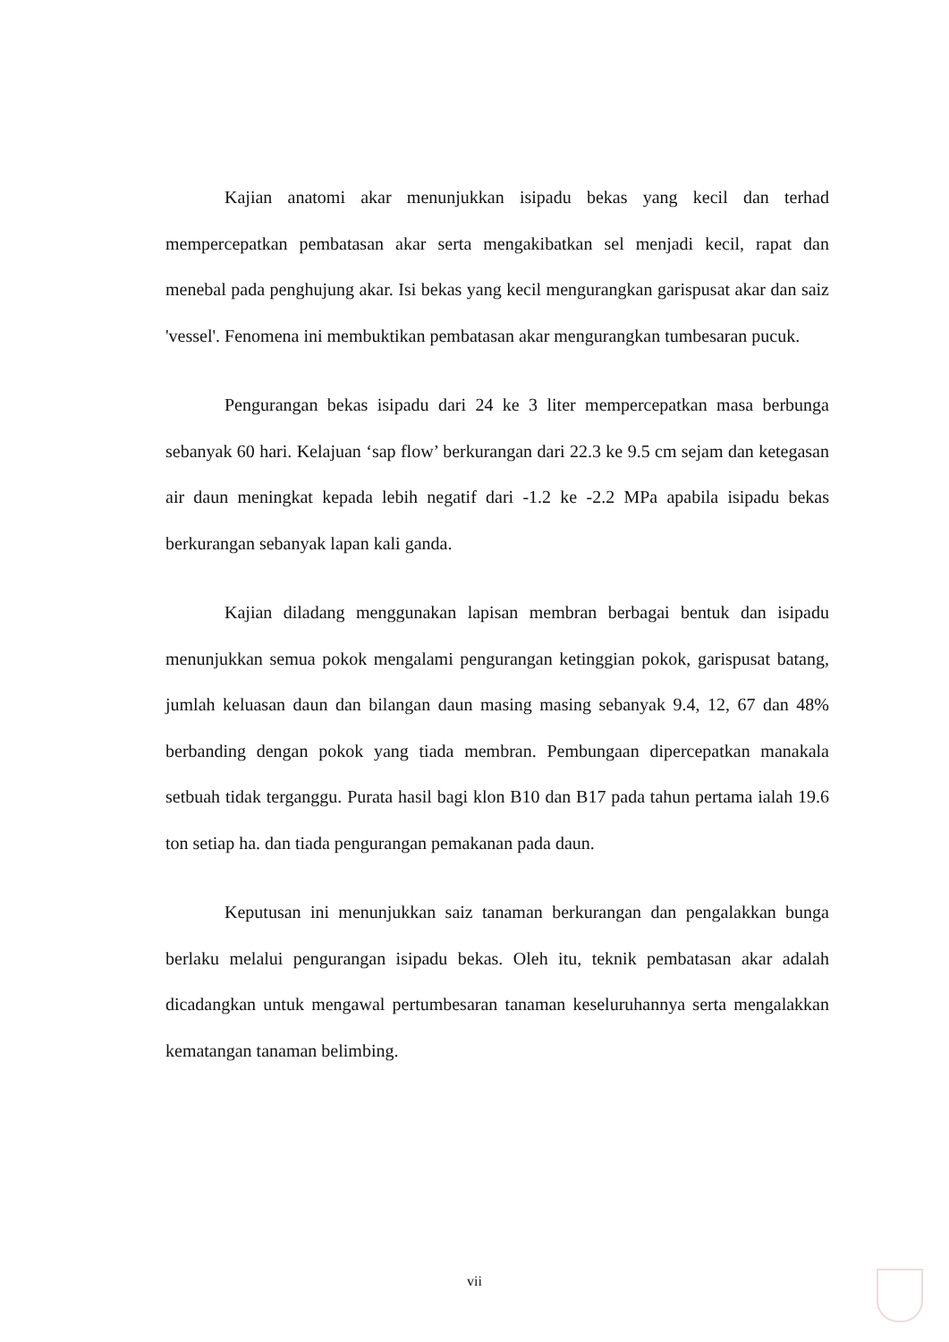Kajian anatomi akar menunjukkan isipadu bekas yang kecil dan terhad mempercepatkan pembatasan akar serta mengakibatkan sel menjadi kecil, rapat dan menebal pada penghujung akar. Isi bekas yang kecil mengurangkan garispusat akar dan saiz 'vessel'. Fenomena ini membuktikan pembatasan akar mengurangkan tumbesaran pucuk.
Pengurangan bekas isipadu dari 24 ke 3 liter mempercepatkan masa berbunga sebanyak 60 hari. Kelajuan ‘sap flow’ berkurangan dari 22.3 ke 9.5 cm sejam dan ketegasan air daun meningkat kepada lebih negatif dari -1.2 ke -2.2 MPa apabila isipadu bekas berkurangan sebanyak lapan kali ganda.
Kajian diladang menggunakan lapisan membran berbagai bentuk dan isipadu menunjukkan semua pokok mengalami pengurangan ketinggian pokok, garispusat batang, jumlah keluasan daun dan bilangan daun masing masing sebanyak 9.4, 12, 67 dan 48% berbanding dengan pokok yang tiada membran. Pembungaan dipercepatkan manakala setbuah tidak terganggu. Purata hasil bagi klon B10 dan B17 pada tahun pertama ialah 19.6 ton setiap ha. dan tiada pengurangan pemakanan pada daun.
Keputusan ini menunjukkan saiz tanaman berkurangan dan pengalakkan bunga berlaku melalui pengurangan isipadu bekas. Oleh itu, teknik pembatasan akar adalah dicadangkan untuk mengawal pertumbesaran tanaman keseluruhannya serta mengalakkan kematangan tanaman belimbing.
vii